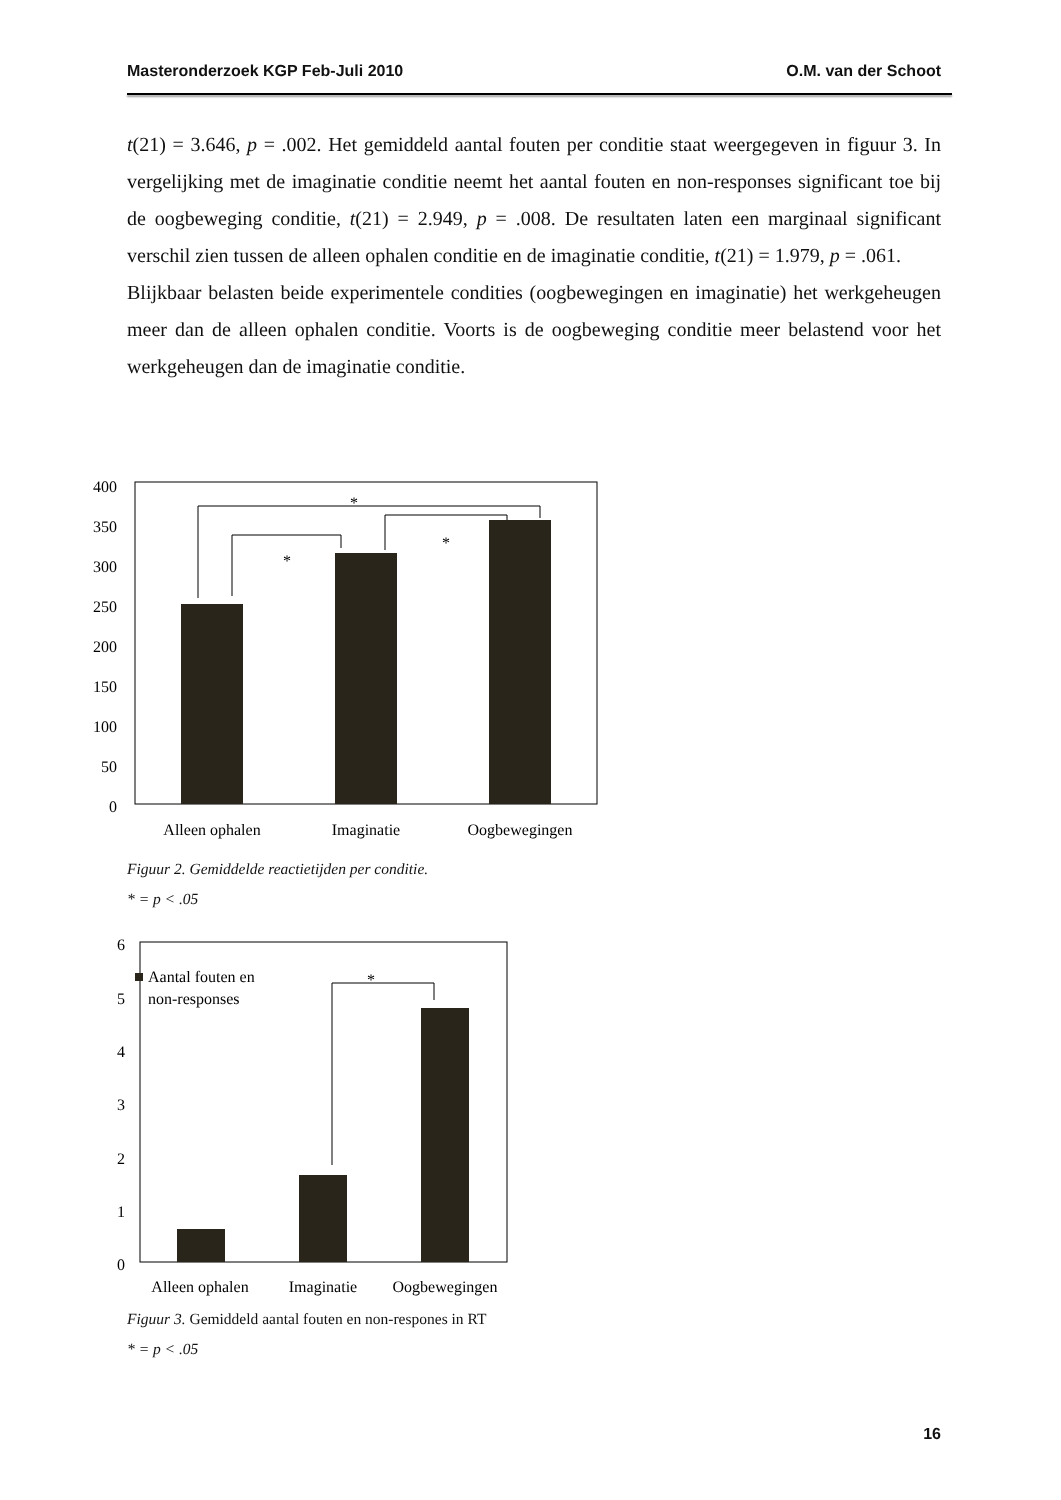Masteronderzoek KGP Feb-Juli 2010 O.M. van der Schoot
t(21) = 3.646, p = .002. Het gemiddeld aantal fouten per conditie staat weergegeven in figuur 3. In vergelijking met de imaginatie conditie neemt het aantal fouten en non-responses significant toe bij de oogbeweging conditie, t(21) = 2.949, p = .008. De resultaten laten een marginaal significant verschil zien tussen de alleen ophalen conditie en de imaginatie conditie, t(21) = 1.979, p = .061.
Blijkbaar belasten beide experimentele condities (oogbewegingen en imaginatie) het werkgeheugen meer dan de alleen ophalen conditie. Voorts is de oogbeweging conditie meer belastend voor het werkgeheugen dan de imaginatie conditie.
400
350
300
250
200
150
100
50
0
*
*
*
Alleen ophalen
Imaginatie
Oogbewegingen
Figuur 2. Gemiddelde reactietijden per conditie.
* = p < .05
6
5
4
3
2
1
0
Aantal fouten en
non-responses
*
Alleen ophalen
Imaginatie
Oogbewegingen
Figuur 3. Gemiddeld aantal fouten en non-respones in RT
* = p < .05
16